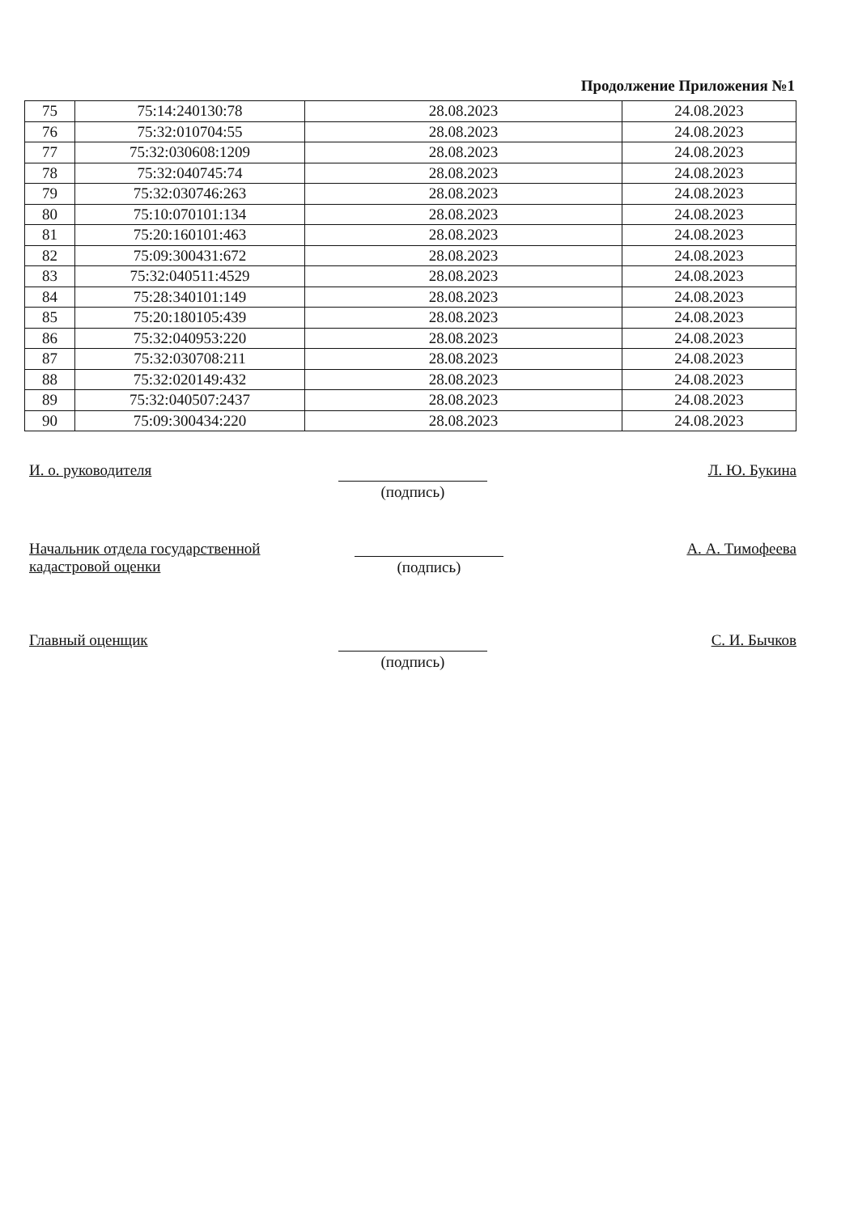Продолжение Приложения №1
| 75 | 75:14:240130:78 | 28.08.2023 | 24.08.2023 |
| 76 | 75:32:010704:55 | 28.08.2023 | 24.08.2023 |
| 77 | 75:32:030608:1209 | 28.08.2023 | 24.08.2023 |
| 78 | 75:32:040745:74 | 28.08.2023 | 24.08.2023 |
| 79 | 75:32:030746:263 | 28.08.2023 | 24.08.2023 |
| 80 | 75:10:070101:134 | 28.08.2023 | 24.08.2023 |
| 81 | 75:20:160101:463 | 28.08.2023 | 24.08.2023 |
| 82 | 75:09:300431:672 | 28.08.2023 | 24.08.2023 |
| 83 | 75:32:040511:4529 | 28.08.2023 | 24.08.2023 |
| 84 | 75:28:340101:149 | 28.08.2023 | 24.08.2023 |
| 85 | 75:20:180105:439 | 28.08.2023 | 24.08.2023 |
| 86 | 75:32:040953:220 | 28.08.2023 | 24.08.2023 |
| 87 | 75:32:030708:211 | 28.08.2023 | 24.08.2023 |
| 88 | 75:32:020149:432 | 28.08.2023 | 24.08.2023 |
| 89 | 75:32:040507:2437 | 28.08.2023 | 24.08.2023 |
| 90 | 75:09:300434:220 | 28.08.2023 | 24.08.2023 |
И. о. руководителя
(подпись)
Л. Ю. Букина
Начальник отдела государственной кадастровой оценки
(подпись)
А. А. Тимофеева
Главный оценщик
(подпись)
С. И. Бычков